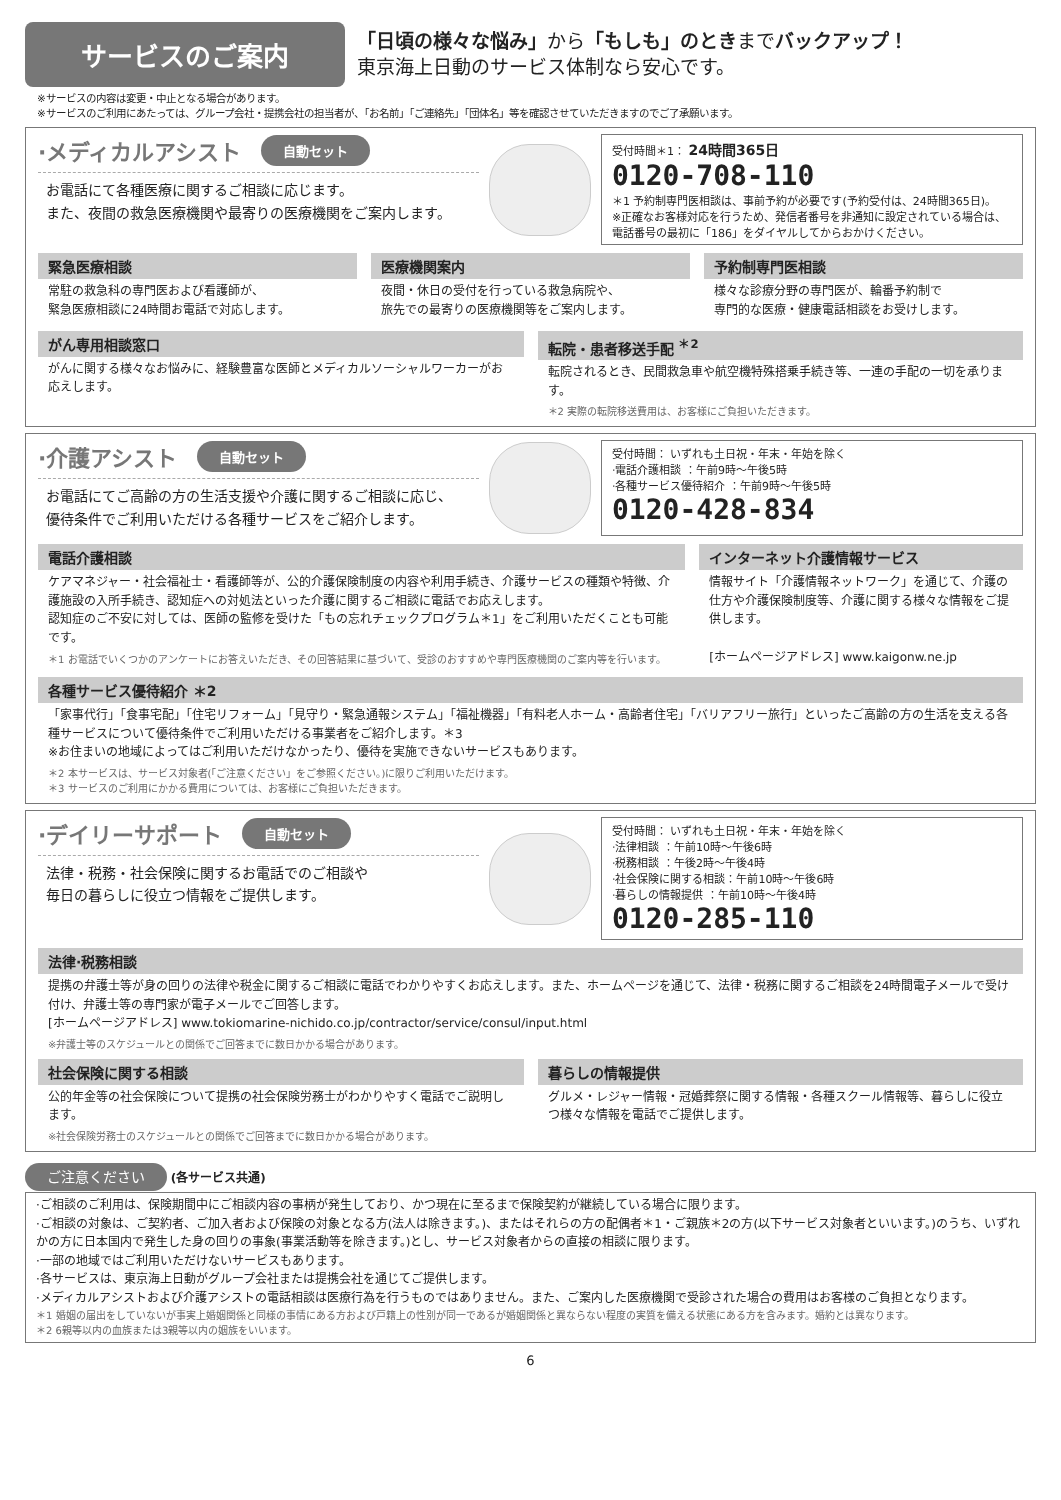サービスのご案内
「日頃の様々な悩み」から「もしも」のときまでバックアップ！
東京海上日動のサービス体制なら安心です。
※サービスの内容は変更・中止となる場合があります。
※サービスのご利用にあたっては、グループ会社・提携会社の担当者が、「お名前」「ご連絡先」「団体名」等を確認させていただきますのでご了承願います。
·メディカルアシスト 自動セット
お電話にて各種医療に関するご相談に応じます。
また、夜間の救急医療機関や最寄りの医療機関をご案内します。
受付時間＊1： 24時間365日
0120-708-110
＊1 予約制専門医相談は、事前予約が必要です(予約受付は、24時間365日)。
※正確なお客様対応を行うため、発信者番号を非通知に設定されている場合は、電話番号の最初に「186」をダイヤルしてからおかけください。
緊急医療相談
常駐の救急科の専門医および看護師が、
緊急医療相談に24時間お電話で対応します。
医療機関案内
夜間・休日の受付を行っている救急病院や、
旅先での最寄りの医療機関等をご案内します。
予約制専門医相談
様々な診療分野の専門医が、輪番予約制で
専門的な医療・健康電話相談をお受けします。
がん専用相談窓口
がんに関する様々なお悩みに、経験豊富な医師とメディカルソーシャルワーカーがお応えします。
転院・患者移送手配 <sup>＊2</sup>
転院されるとき、民間救急車や航空機特殊搭乗手続き等、一連の手配の一切を承ります。
＊2 実際の転院移送費用は、お客様にご負担いただきます。
·介護アシスト 自動セット
お電話にてご高齢の方の生活支援や介護に関するご相談に応じ、
優待条件でご利用いただける各種サービスをご紹介します。
受付時間： いずれも土日祝・年末・年始を除く
·電話介護相談 ：午前9時～午後5時
·各種サービス優待紹介 ：午前9時～午後5時
0120-428-834
電話介護相談
ケアマネジャー・社会福祉士・看護師等が、公的介護保険制度の内容や利用手続き、介護サービスの種類や特徴、介護施設の入所手続き、認知症への対処法といった介護に関するご相談に電話でお応えします。
認知症のご不安に対しては、医師の監修を受けた「もの忘れチェックプログラム＊1」をご利用いただくことも可能です。
＊1 お電話でいくつかのアンケートにお答えいただき、その回答結果に基づいて、受診のおすすめや専門医療機関のご案内等を行います。
インターネット介護情報サービス
情報サイト「介護情報ネットワーク」を通じて、介護の仕方や介護保険制度等、介護に関する様々な情報をご提供します。
[ホームページアドレス] www.kaigonw.ne.jp
各種サービス優待紹介 ＊2
「家事代行」「食事宅配」「住宅リフォーム」「見守り・緊急通報システム」「福祉機器」「有料老人ホーム・高齢者住宅」「バリアフリー旅行」といったご高齢の方の生活を支える各種サービスについて優待条件でご利用いただける事業者をご紹介します。＊3
※お住まいの地域によってはご利用いただけなかったり、優待を実施できないサービスもあります。
＊2 本サービスは、サービス対象者(「ご注意ください」をご参照ください。)に限りご利用いただけます。
＊3 サービスのご利用にかかる費用については、お客様にご負担いただきます。
·デイリーサポート 自動セット
法律・税務・社会保険に関するお電話でのご相談や
毎日の暮らしに役立つ情報をご提供します。
受付時間： いずれも土日祝・年末・年始を除く
·法律相談 ：午前10時～午後6時
·税務相談 ：午後2時～午後4時
·社会保険に関する相談：午前10時～午後6時
·暮らしの情報提供 ：午前10時～午後4時
0120-285-110
法律·税務相談
提携の弁護士等が身の回りの法律や税金に関するご相談に電話でわかりやすくお応えします。また、ホームページを通じて、法律・税務に関するご相談を24時間電子メールで受け付け、弁護士等の専門家が電子メールでご回答します。
[ホームページアドレス] www.tokiomarine-nichido.co.jp/contractor/service/consul/input.html
※弁護士等のスケジュールとの関係でご回答までに数日かかる場合があります。
社会保険に関する相談
公的年金等の社会保険について提携の社会保険労務士がわかりやすく電話でご説明します。
※社会保険労務士のスケジュールとの関係でご回答までに数日かかる場合があります。
暮らしの情報提供
グルメ・レジャー情報・冠婚葬祭に関する情報・各種スクール情報等、暮らしに役立つ様々な情報を電話でご提供します。
ご注意ください (各サービス共通)
·ご相談のご利用は、保険期間中にご相談内容の事柄が発生しており、かつ現在に至るまで保険契約が継続している場合に限ります。
·ご相談の対象は、ご契約者、ご加入者および保険の対象となる方(法人は除きます。)、またはそれらの方の配偶者＊1・ご親族＊2の方(以下サービス対象者といいます。)のうち、いずれかの方に日本国内で発生した身の回りの事象(事業活動等を除きます。)とし、サービス対象者からの直接の相談に限ります。
·一部の地域ではご利用いただけないサービスもあります。
·各サービスは、東京海上日動がグループ会社または提携会社を通じてご提供します。
·メディカルアシストおよび介護アシストの電話相談は医療行為を行うものではありません。また、ご案内した医療機関で受診された場合の費用はお客様のご負担となります。
＊1 婚姻の届出をしていないが事実上婚姻関係と同様の事情にある方および戸籍上の性別が同一であるが婚姻関係と異ならない程度の実質を備える状態にある方を含みます。婚約とは異なります。
＊2 6親等以内の血族または3親等以内の姻族をいいます。
6